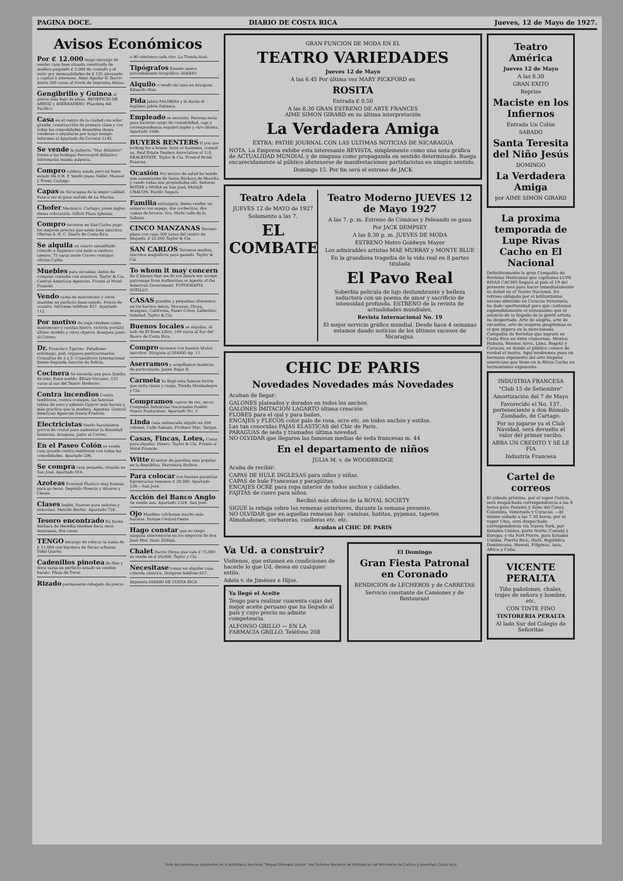PAGINA DOCE. DIARIO DE COSTA RICA Jueves, 12 de Mayo de 1927.
Avisos Económicos
Por ₡ 12.000 tengo encargo de vender casa bien situada construida de madera pagando ₡ 2.000 de contado y el resto por mensualidades de ₡ 125 abonando a capital e intereses. Alejo Aguilar B. Barrio Amón 300 varas al Norte de Imprenta Alsina.
Gengibrillo y Guinea al precio más bajo de plaza. BENEFICIO DE ARROZ y ASERRADERO. Plazoleta del Pacífico.
Casa en el centro de la ciudad con solar grande, construcción de primera clase y con todas las comodidades deseables desea venderse o alquilarse por largo tiempo. Informes al Apartado de Correos 1145.
Se vende la pulpería "Mar Atlántico" frente a las bodegas Ferrocarril Atlántico. Informarán misma pulpería.
Compro caldera usada pero en buen estado De 8 H. P. Vendo piano Seiler. Manuel J. Freer, Cartago.
Capas de Nicaragua de la mejor calidad. Pase a ver el gran surtido de La Marina.
Chofer Mecánico, Cartago; joven ingles desea colocación. Gillott Plaza Iglesias.
Compro terrenos en San Carlos pago los mejores precios que estén bien inscritos. Ofertas A. B. C. Diario de Costa Rica.
Se alquila un cuarto amueblado cómodo e higiénico con baño e inodoro anexos. 75 varas norte Correo contiguo oficina Cable.
Muebles para escuelas: Antes de comprar consulte con nosotros. Taylor & Cía, Central American Agencies. Frente al Hotel Francés.
Vendo cama de matrimonio y otros muebles en perfecto buen estado. Precio de ocasión. Informes teléfono 827. Apartado 112.
Por motivo de viaje véndese cama matrimonio y cunitas hierro, victrola portátil último modelo y otros objetos. Aranjuez junto al Correo.
Dr. Francisco Tijerino. Paludismo estómago, piel, órganos genitourinarios. Consultas de 2 a 5. Consultorio Internacional frente Segunda Sección de Policía.
Cocinera Se necesita una para familia de tres. Buen sueldo. Efraín Vircaino. 125 varas al sur del Teatro Moderno.
Contra incendios Contra temblores, contra comejen, las famosas tablas de yeso y asbesto Gyproc más barata y más practica que la madera. Agentes: Central American Agencies frente Francés.
Electricistas Vendo baratísimos gorros de cristal para aumentar la densidad luminosa. Aranjuez, junto al Correo.
En el Paseo Colón se vende casa grande contra temblores con todas las comodidades. Apartado 296.
Se compra casa pequeña, situada en San José. Apartado 916.
Azoteas Everseal Plastico muy buenas para go teras. Depósito Brescia y Alvarez y Cleves.
Clases Inglés, frances para señoras y señoritas. Metodo Berlitz. Apartado 728.
Tesoro encontrado En Santa Bárbara de Heredia véndese finca once manzanas, dos casas.
TENGO encargo de colocar la suma de ₡ 11.000 con hipoteca de fincas urbanas. Vidal Quirós.
Cadenillos pinotea de diez y doce varas en perfecto estado se venden barato. Plaza de Toros.
Rizado permanente rebajado de precio a 90 céntimos cada rizo. La Tienda Azul.
Tipógrafos Enseño nuevo procedimiento litográfico. DIARIO.
Alquilo o vendo mi casa en Aranjuez. Eduardo Hün.
Pida Jabón PALMERA y le darán el legítimo Jabón Palmera.
Empleado se necesita. Persona seria para hacerse cargo de contabilidad, caja y correspondencia español inglés y otro idioma. Apartado 1048.
BUYERS RENTERS If you are looking for a house, farm or business, consult us. Real Estate Dealers Association of U.S. REALESTATE. Taylor & Cía. Frontof Hotel Frances.
Ocasión Por motivo de salud he tenido que ausentarme de Santa Bárbara de Heredia y vendo todas mis propiedades allí. Señores ROTHE y MORA en San José, PASAJE CHACON. Pánfilo Segura.
Familia extranjera, desea vender un armario con espejo, dos cochecitos, dos camas de bronce. Sra. Mirhi calle de la Sabana.
CINCO MANZANAS Terreno plano con casa 500 varas del centro de Alajuela. ₡ 22.000 Taylor & Cía
SAN CARLOS Terrenos medios, inscritos magníficos para ganado. Taylor & Cía
To whom it may concern Be it known that we do not desire nor accept patronage from Authorities or Agents of the American Government. FOTOGRAFIA SOTILLO.
CASAS grandes y pequeñas ofrecemos en los barrios Amon, Morazan, Otoya, Aranjuez, California, Paseo Colon, Laberinto, Soledad. Taylor & Cía
Buenos locales se alquilan, al lado de El Buen Libro, 100 varas al Sur del Banco de Costa Rica.
Compro terrenos con buenos títulos inscritos. Dirigirse al DIARIO Ap. 11.
Aserramos y acepillamos maderas de particulares. Jaime Rojas B.
Carmela Ya llegó esta famosa loción que evita canas y caspa. Tienda Montealegre y Cía.
Compramos cueros de res, secos. Compañía Industrias Nacionales Pueblo Nuevo Puntarenas. Apartado No. 3
Linda casa restaurada alquilo en 200 colones. Calle Sabana. Profesor Mac. Vargas.
Casas, Fincas, Lotes, Casas para alquilar. Dinero. Taylor & Cía. Frente al Hotel Francés.
Witte El motor de gasolina más popular en la República. Ferretería Borbón.
Para colocar con buenas garantías hipotecarias tenemos ₡ 29.500. Apartado 238.—San José.
Acción del Banco Anglo Se vende una. Apartado 1328, San José.
Ojo Muebles colchones mucho más baratos. Parque Central Oeste.
Hago constar que no tengo ninguna intervención en los negocios de don Juan Hisi. Isaac Zúñiga.
Chalet Barrio Otoya que vale ₡ 75,000 se vende en ₡ 50,000. Taylor y Cía
Necesitase tomar en alquiler casa cómoda céntrica. Dirigirse teléfono 627.
Imprenta DIARIO DE COSTA RICA
GRAN FUNCION DE MODA EN EL
TEATRO VARIEDADES
Jueves 12 de Mayo
A las 6.45 Por última vez MARY PICKFORD en
ROSITA
Entrada ₡ 0.50
A las 8.30 GRAN ESTRENO DE ARTE FRANCES
AIME SIMON GIRARD en su última interpretación
La Verdadera Amiga
EXTRA: PATHE JOURNAL CON LAS ULTIMAS NOTICIAS DE NICARAGUA
NOTA. La Empresa exhibe esta interesante REVISTA, simplemente como una nota gráfica de ACTUALIDAD MUNDIAL y de ninguna como propaganda en sentido determinado. Ruega encarecidamente al público abstenerse de manifestaciones partidaristas en ningún sentido.
Domingo 15. Por fin será el estreno de JACK
Teatro Adela
JUEVES 12 de MAYO de 1927
Solamente a las 7.
EL COMBATE
Teatro Moderno JUEVES 12 de Mayo 1927
A las 7. p. m. Estreno de Cómicas y Peleando se gana
Por JACK DEMPSEY
A las 8.30 p. m. JUEVES DE MODA
ESTRENO Metro Goldwyn Mayer
Los admirables artistas MAE MURRAY y MONTE BLUE
En la grandiosa tragedia de la vida real en 8 partes titulada
El Pavo Real
Soberbia película de lujo deslumbrante y belleza seductora con un poema de amor y sacrificio de intensidad profunda. ESTRENO de la revista de actualidades mundiales.
Revista Internacional No. 19
El mejor servicio gráfico mundial. Desde hace 4 semanas estamos dando noticias de los últimos sucesos de Nicaragua.
CHIC DE PARIS
Novedades Novedades más Novedades
Acaban de llegar:
GALONES plateados y dorados en todos los anchos.
GALONES IMITACION LAGARTO última creación
FLORES para el ojal y para bailes.
ENCAJES y FLECOS color palo de rosa, ocre etc. en todos anchos y estilos.
Las tan conocidas FAJAS ELASTICAS del Chic de Paris.
PARAGUAS de seda y tramados última novedad.
NO OLVIDAR que llegaron las famosas medias de seda francesas m. 44
En el departamento de niños
JULIA M. v. de WOODBRIDGE
Acaba de recibir:
CAPAS DE HULE INGLESAS para niños y niñas.
CAPAS de hule Francesas y paragüitas.
ENCAJES OCRE para ropa interior de todos anchos y calidades.
FAJITAS de cuero para niños.
Recibió más oficios de la ROYAL SOCIETY
SIGUE la rebaja sobre las remesas anteriores, durante la semana presente.
NO OLVIDAR que en aquellas remesas hay: camisas, batitas, pyjamas, tapetes Almohadones, corbateras, cuelleras etc. etc.
Acudan al CHIC DE PARIS
Va Ud. a construir?
Visítenos, que estamos en condiciones de hacerle lo que Ud. desea en cualquier estilo.
Adela v. de Jiménez e Hijos.
Ya llegó el Aceite
Tengo para realizar cuarenta cajas del mejor aceite peruano que ha llegado al país y cuyo precio no admite competencia.
ALFONSO GRILLO — EN LA FARMACIA GRILLO. Teléfono 208
El Domingo
Gran Fiesta Patronal en Coronado
BENDICION de LECHEROS y de CARRETAS
Servicio constante de Camiones y de Restaurant
Teatro América
Jueves 12 de Mayo
A las 8.30
GRAN EXITO
Reprise
Maciste en los Infiernos
Entrada Un Colón
SABADO
Santa Teresita del Niño Jesús
DOMINGO
La Verdadera Amiga
por AIME SIMON GIRARD
La proxima temporada de Lupe Rivas Cacho en El Nacional
Definitivamente la gran Compañía de Revistas Mexicanas que capitanea LUPE RIVAS CACHO llegará al país el 19 del presente mes para hacer inmediatamente su debut en el Teatro Nacional. En retraso obligado por el brillantísimo suceso obtenido en Caracas Venezuela, ha dado oportunidad para que cantemos esplendidamente el entusiasmo que el anuncio de la llegada de la gentil artista ha despertado. Arte de alegría, arte de encantos, arte de mujeres guapísimas es el que impera en la mencionada Compañía de Revistas que logrará en Costa Rica un éxito clamoroso. Mexico, Habana, Buenos Aires, Lima, Bogotá y Caracas, en donde el público conoce de verdad el teatro. Aquí tendremos pues un hermoso exponente del arte hispano americano que tiene en la Rivas Cacho un hermosísimo exponente.
INDUSTRIA FRANCESA
"Club 15 de Setiembre"
Amortización del 7 de Mayo
Favorecido el No. 137, perteneciente a don Rómulo Zumbado, de Cartago.
Por no jugarse ya el Club Navidad, será devuelto el valor del primer recibo.
ABRA UN CREDITO Y SE LE FIA
Industria Francesa
Cartel de correos
El sábado próximo, por el vapor Galicia, será despachada correspondencia a las 8 horas para Panamá y Zona del Canal, Colombia, Venezuela y Curacao. —El mismo sábado a las 7.30 horas, por el vapor Ulua, será despachada correspondencia vía Nueva York, por Estados Unidos, parte Norte, Canadá y Europa; y vía Fort Pierre, para Estados Unidos, Puerto Rico, Haití, República Dominicana, Hawaii, Filipinas, Asia, Africa y Cuba.
VICENTE PERALTA
Tiño pañolones, chales, trajes de señora y hombre, etc.
CON TINTE FINO
TINTORERIA PERALTA
Al lado Sur del Colegio de Señoritas
Este documento es propiedad de la Biblioteca Nacional "Miguel Obregón Lizano" del Sistema Nacional de Bibliotecas del Ministerio de Cultura y Juventud, Costa Rica.